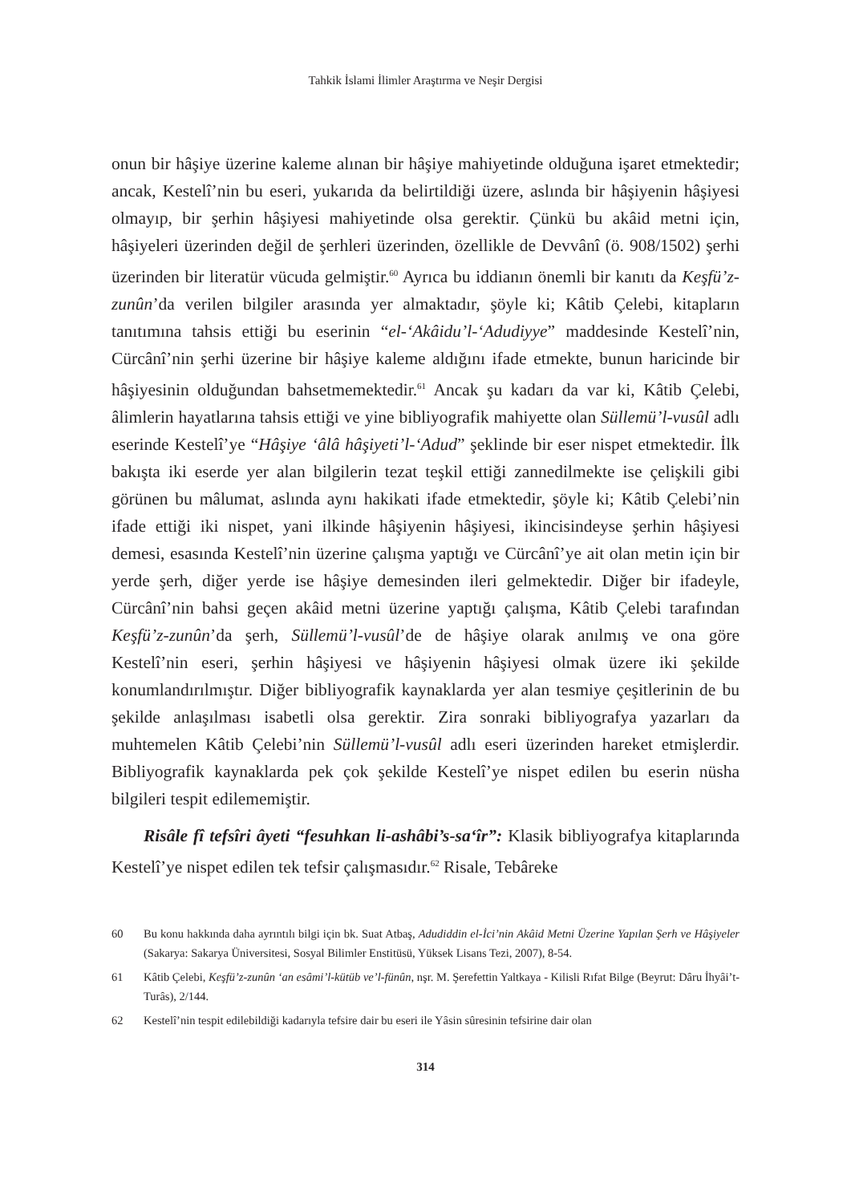Tahkik İslami İlimler Araştırma ve Neşir Dergisi
onun bir hâşiye üzerine kaleme alınan bir hâşiye mahiyetinde olduğuna işaret etmektedir; ancak, Kestelî’nin bu eseri, yukarıda da belirtildiği üzere, aslında bir hâşiyenin hâşiyesi olmayıp, bir şerhin hâşiyesi mahiyetinde olsa gerektir. Çünkü bu akâid metni için, hâşiyeleri üzerinden değil de şerhleri üzerinden, özellikle de Devvânî (ö. 908/1502) şerhi üzerinden bir literatür vücuda gelmiştir.<sup>60</sup> Ayrıca bu iddianın önemli bir kanıtı da Keşfü’z-zunûn’da verilen bilgiler arasında yer almaktadır, şöyle ki; Kâtib Çelebi, kitapların tanıtımına tahsis ettiği bu eserinin “el-‘Akâidu’l-‘Adudiyye” maddesinde Kestelî’nin, Cürcânî’nin şerhi üzerine bir hâşiye kaleme aldığını ifade etmekte, bunun haricinde bir hâşiyesinin olduğundan bahsetmemektedir.<sup>61</sup> Ancak şu kadarı da var ki, Kâtib Çelebi, âlimlerin hayatlarına tahsis ettiği ve yine bibliyografik mahiyette olan Süllemü’l-vusûl adlı eserinde Kestelî’ye “Hâşiye ‘âlâ hâşiyeti’l-‘Adud” şeklinde bir eser nispet etmektedir. İlk bakışta iki eserde yer alan bilgilerin tezat teşkil ettiği zannedilmekte ise çelişkili gibi görünen bu mâlumat, aslında aynı hakikati ifade etmektedir, şöyle ki; Kâtib Çelebi’nin ifade ettiği iki nispet, yani ilkinde hâşiyenin hâşiyesi, ikincisindeyse şerhin hâşiyesi demesi, esasında Kestelî’nin üzerine çalışma yaptığı ve Cürcânî’ye ait olan metin için bir yerde şerh, diğer yerde ise hâşiye demesinden ileri gelmektedir. Diğer bir ifadeyle, Cürcânî’nin bahsi geçen akâid metni üzerine yaptığı çalışma, Kâtib Çelebi tarafından Keşfü’z-zunûn’da şerh, Süllemü’l-vusûl’de de hâşiye olarak anılmış ve ona göre Kestelî’nin eseri, şerhin hâşiyesi ve hâşiyenin hâşiyesi olmak üzere iki şekilde konumlandırılmıştır. Diğer bibliyografik kaynaklarda yer alan tesmiye çeşitlerinin de bu şekilde anlaşılması isabetli olsa gerektir. Zira sonraki bibliyografya yazarları da muhtemelen Kâtib Çelebi’nin Süllemü’l-vusûl adlı eseri üzerinden hareket etmişlerdir. Bibliyografik kaynaklarda pek çok şekilde Kestelî’ye nispet edilen bu eserin nüsha bilgileri tespit edilememiştir.
Risâle fî tefsîri âyeti “fesuhkan li-ashâbi’s-sa‘îr”: Klasik bibliyografya kitaplarında Kestelî’ye nispet edilen tek tefsir çalışmasıdır.<sup>62</sup> Risale, Tebâreke
60 Bu konu hakkında daha ayrıntılı bilgi için bk. Suat Atbaş, Adudiddin el-İci’nin Akâid Metni Üzerine Yapılan Şerh ve Hâşiyeler (Sakarya: Sakarya Üniversitesi, Sosyal Bilimler Enstitüsü, Yüksek Lisans Tezi, 2007), 8-54.
61 Kâtib Çelebi, Keşfü’z-zunûn ‘an esâmi’l-kütüb ve’l-fünûn, nşr. M. Şerefettin Yaltkaya - Kilisli Rıfat Bilge (Beyrut: Dâru İhyâi’t-Turâs), 2/144.
62 Kestelî’nin tespit edilebildiği kadarıyla tefsire dair bu eseri ile Yâsin sûresinin tefsirine dair olan
314